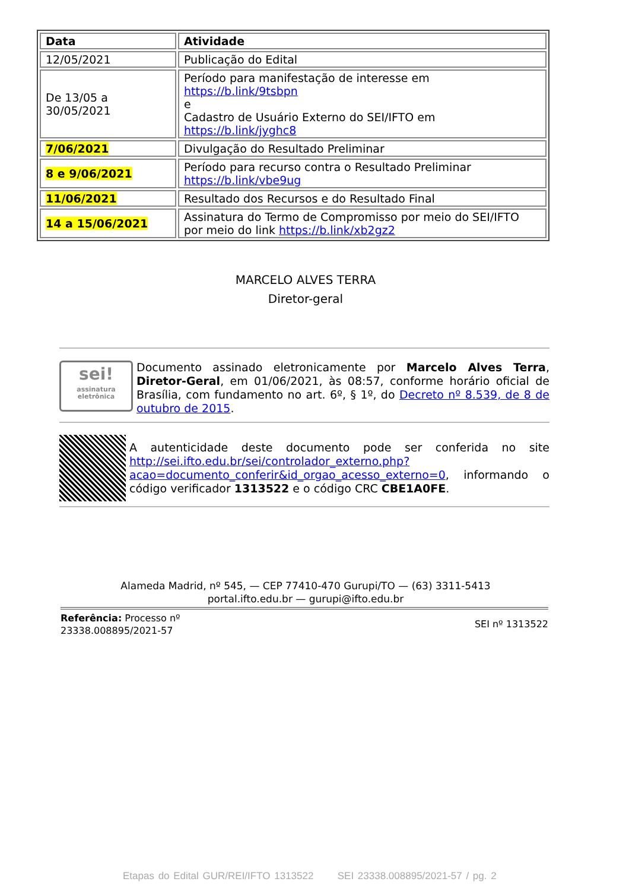| Data | Atividade |
| --- | --- |
| 12/05/2021 | Publicação do Edital |
| De 13/05 a 30/05/2021 | Período para manifestação de interesse em https://b.link/9tsbpn e Cadastro de Usuário Externo do SEI/IFTO em https://b.link/jyghc8 |
| 7/06/2021 | Divulgação do Resultado Preliminar |
| 8 e 9/06/2021 | Período para recurso contra o Resultado Preliminar https://b.link/vbe9ug |
| 11/06/2021 | Resultado dos Recursos e do Resultado Final |
| 14 a 15/06/2021 | Assinatura do Termo de Compromisso por meio do SEI/IFTO por meio do link https://b.link/xb2gz2 |
MARCELO ALVES TERRA
Diretor-geral
sei!
assinatura eletrônica
Documento assinado eletronicamente por Marcelo Alves Terra, Diretor-Geral, em 01/06/2021, às 08:57, conforme horário oficial de Brasília, com fundamento no art. 6º, § 1º, do Decreto nº 8.539, de 8 de outubro de 2015.
A autenticidade deste documento pode ser conferida no site http://sei.ifto.edu.br/sei/controlador_externo.php?acao=documento_conferir&id_orgao_acesso_externo=0, informando o código verificador 1313522 e o código CRC CBE1A0FE.
Alameda Madrid, nº 545, — CEP 77410-470 Gurupi/TO — (63) 3311-5413
portal.ifto.edu.br — gurupi@ifto.edu.br
Referência: Processo nº
23338.008895/2021-57
SEI nº 1313522
Etapas do Edital GUR/REI/IFTO 1313522 SEI 23338.008895/2021-57 / pg. 2